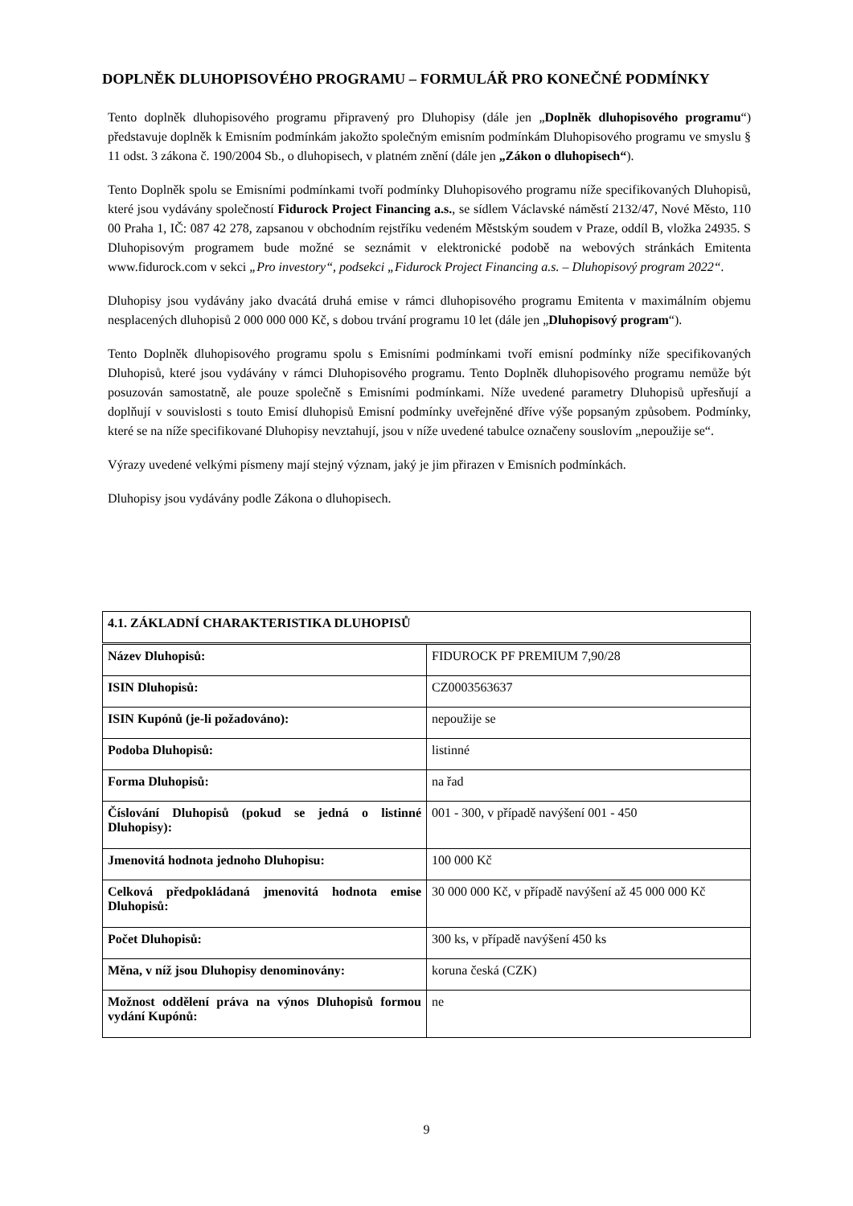DOPLNĚK DLUHOPISOVÉHO PROGRAMU – FORMULÁŘ PRO KONEČNÉ PODMÍNKY
Tento doplněk dluhopisového programu připravený pro Dluhopisy (dále jen „Doplněk dluhopisového programu“) představuje doplněk k Emisním podmínkám jakožto společným emisním podmínkám Dluhopisového programu ve smyslu § 11 odst. 3 zákona č. 190/2004 Sb., o dluhopisech, v platném znění (dále jen „Zákon o dluhopisech“).
Tento Doplněk spolu se Emisními podmínkami tvoří podmínky Dluhopisového programu níže specifikovaných Dluhopisů, které jsou vydávány společností Fidurock Project Financing a.s., se sídlem Václavské náměstí 2132/47, Nové Město, 110 00 Praha 1, IČ: 087 42 278, zapsanou v obchodním rejstříku vedeném Městským soudem v Praze, oddíl B, vložka 24935. S Dluhopisovým programem bude možné se seznámit v elektronické podobě na webových stránkách Emitenta www.fidurock.com v sekci „Pro investory“, podsekci „Fidurock Project Financing a.s. – Dluhopisový program 2022“.
Dluhopisy jsou vydávány jako dvacátá druhá emise v rámci dluhopisového programu Emitenta v maximálním objemu nesplacených dluhopisů 2 000 000 000 Kč, s dobou trvání programu 10 let (dále jen „Dluhopisový program“).
Tento Doplněk dluhopisového programu spolu s Emisními podmínkami tvoří emisní podmínky níže specifikovaných Dluhopisů, které jsou vydávány v rámci Dluhopisového programu. Tento Doplněk dluhopisového programu nemůže být posuzován samostatně, ale pouze společně s Emisními podmínkami. Níže uvedené parametry Dluhopisů upřesňují a doplňují v souvislosti s touto Emisí dluhopisů Emisní podmínky uveřejněné dříve výše popsaným způsobem. Podmínky, které se na níže specifikované Dluhopisy nevztahují, jsou v níže uvedené tabulce označeny souslovím „nepoužije se“.
Výrazy uvedené velkými písmeny mají stejný význam, jaký je jim přirazen v Emisních podmínkách.
Dluhopisy jsou vydávány podle Zákona o dluhopisech.
| 4.1. ZÁKLADNÍ CHARAKTERISTIKA DLUHOPISŮ | |
| --- | --- |
| Název Dluhopisů: | FIDUROCK PF PREMIUM 7,90/28 |
| ISIN Dluhopisů: | CZ0003563637 |
| ISIN Kupónů (je-li požadováno): | nepoužije se |
| Podoba Dluhopisů: | listinné |
| Forma Dluhopisů: | na řad |
| Číslování Dluhopisů (pokud se jedná o listinné Dluhopisy): | 001 - 300, v případě navýšení 001 - 450 |
| Jmenovitá hodnota jednoho Dluhopisu: | 100 000 Kč |
| Celková předpokládaná jmenovitá hodnota emise Dluhopisů: | 30 000 000 Kč, v případě navýšení až 45 000 000 Kč |
| Počet Dluhopisů: | 300 ks, v případě navýšení 450 ks |
| Měna, v níž jsou Dluhopisy denominovány: | koruna česká (CZK) |
| Možnost oddělení práva na výnos Dluhopisů formou vydání Kupónů: | ne |
9